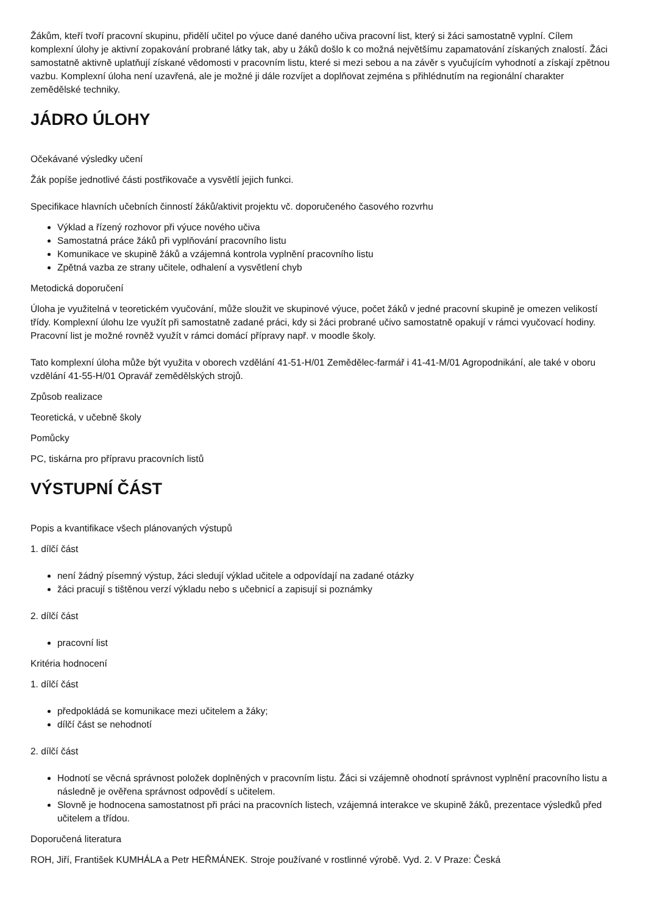Žákům, kteří tvoří pracovní skupinu, přidělí učitel po výuce dané daného učiva pracovní list, který si žáci samostatně vyplní. Cílem komplexní úlohy je aktivní zopakování probrané látky tak, aby u žáků došlo k co možná největšímu zapamatování získaných znalostí. Žáci samostatně aktivně uplatňují získané vědomosti v pracovním listu, které si mezi sebou a na závěr s vyučujícím vyhodnotí a získají zpětnou vazbu. Komplexní úloha není uzavřená, ale je možné ji dále rozvíjet a doplňovat zejména s přihlédnutím na regionální charakter zemědělské techniky.
JÁDRO ÚLOHY
Očekávané výsledky učení
Žák popíše jednotlivé části postřikovače a vysvětlí jejich funkci.
Specifikace hlavních učebních činností žáků/aktivit projektu vč. doporučeného časového rozvrhu
Výklad a řízený rozhovor při výuce nového učiva
Samostatná práce žáků při vyplňování pracovního listu
Komunikace ve skupině žáků a vzájemná kontrola vyplnění pracovního listu
Zpětná vazba ze strany učitele, odhalení a vysvětlení chyb
Metodická doporučení
Úloha je využitelná v teoretickém vyučování, může sloužit ve skupinové výuce, počet žáků v jedné pracovní skupině je omezen velikostí třídy. Komplexní úlohu lze využít při samostatně zadané práci, kdy si žáci probrané učivo samostatně opakují v rámci vyučovací hodiny. Pracovní list je možné rovněž využít v rámci domácí přípravy např. v moodle školy.
Tato komplexní úloha může být využita v oborech vzdělání 41-51-H/01 Zemědělec-farmář i 41-41-M/01 Agropodnikání, ale také v oboru vzdělání 41-55-H/01 Opravář zemědělských strojů.
Způsob realizace
Teoretická, v učebně školy
Pomůcky
PC, tiskárna pro přípravu pracovních listů
VÝSTUPNÍ ČÁST
Popis a kvantifikace všech plánovaných výstupů
1. dílčí část
není žádný písemný výstup, žáci sledují výklad učitele a odpovídají na zadané otázky
žáci pracují s tištěnou verzí výkladu nebo s učebnicí a zapisují si poznámky
2. dílčí část
pracovní list
Kritéria hodnocení
1. dílčí část
předpokládá se komunikace mezi učitelem a žáky;
dílčí část se nehodnotí
2. dílčí část
Hodnotí se věcná správnost položek doplněných v pracovním listu. Žáci si vzájemně ohodnotí správnost vyplnění pracovního listu a následně je ověřena správnost odpovědí s učitelem.
Slovně je hodnocena samostatnost při práci na pracovních listech, vzájemná interakce ve skupině žáků, prezentace výsledků před učitelem a třídou.
Doporučená literatura
ROH, Jiří, František KUMHÁLA a Petr HEŘMÁNEK. Stroje používané v rostlinné výrobě. Vyd. 2. V Praze: Česká